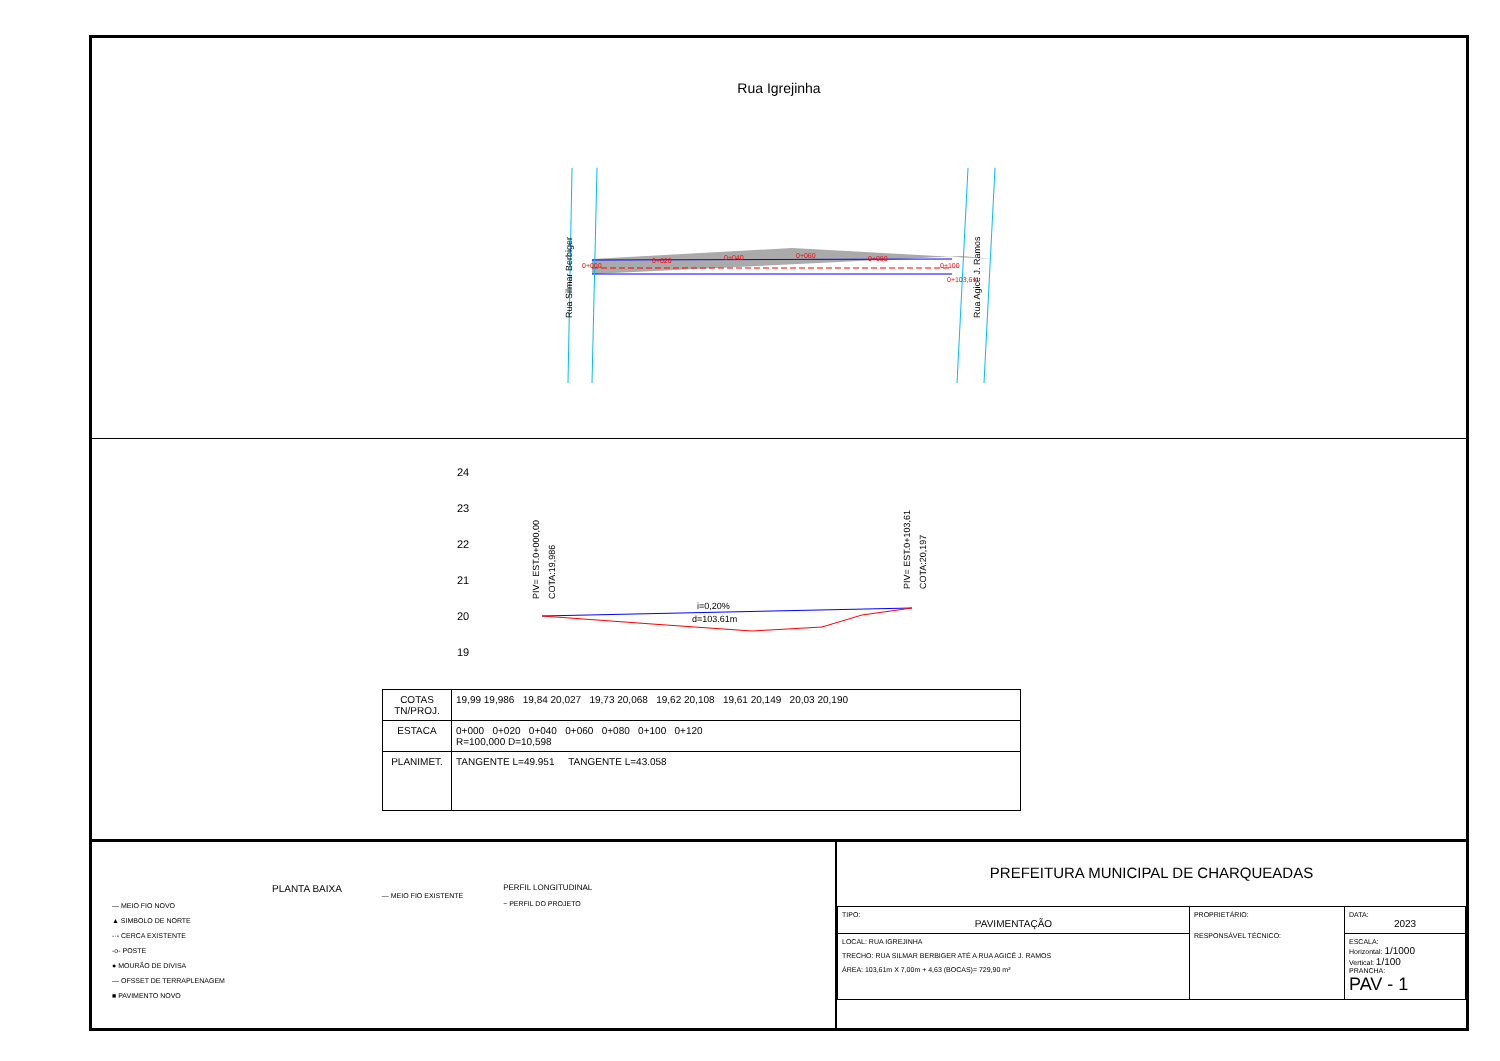Rua Igrejinha
Rua Silmar Berbiger
Rua Agicê J. Ramos
0+000
0+020
0+040
0+060
0+080
0+100
0+103,61
24
23
22
21
20
19
i=0,20%
d=103.61m
PIV= EST.0+000,00
COTA:19,986
PIV= EST.0+103,61
COTA:20,197
| COTAS TN/PROJ. | 19,99 19,986 19,84 20,027 19,73 20,068 19,62 20,108 19,61 20,149 20,03 20,190 |
| ESTACA | 0+000 0+020 0+040 0+060 0+080 0+100 0+120 R=100,000 D=10,598 |
| PLANIMET. | TANGENTE L=49.951 TANGENTE L=43.058 |
PLANTA BAIXA
— MEIO FIO NOVO
▲ SIMBOLO DE NORTE
-·- CERCA EXISTENTE
-o- POSTE
● MOURÃO DE DIVISA
— OFSSET DE TERRAPLENAGEM
■ PAVIMENTO NOVO
— MEIO FIO EXISTENTE
PERFIL LONGITUDINAL
~ PERFIL DO PROJETO
PREFEITURA MUNICIPAL DE CHARQUEADAS
| TIPO: PAVIMENTAÇÃO | PROPRIETÁRIO: RESPONSÁVEL TÉCNICO: | DATA: 2023 |
| LOCAL: RUA IGREJINHA TRECHO: RUA SILMAR BERBIGER ATÉ A RUA AGICÊ J. RAMOS ÁREA: 103,61m X 7,00m + 4,63 (BOCAS)= 729,90 m² | | ESCALA: Horizontal: 1/1000 Vertical: 1/100 PRANCHA: PAV - 1 |